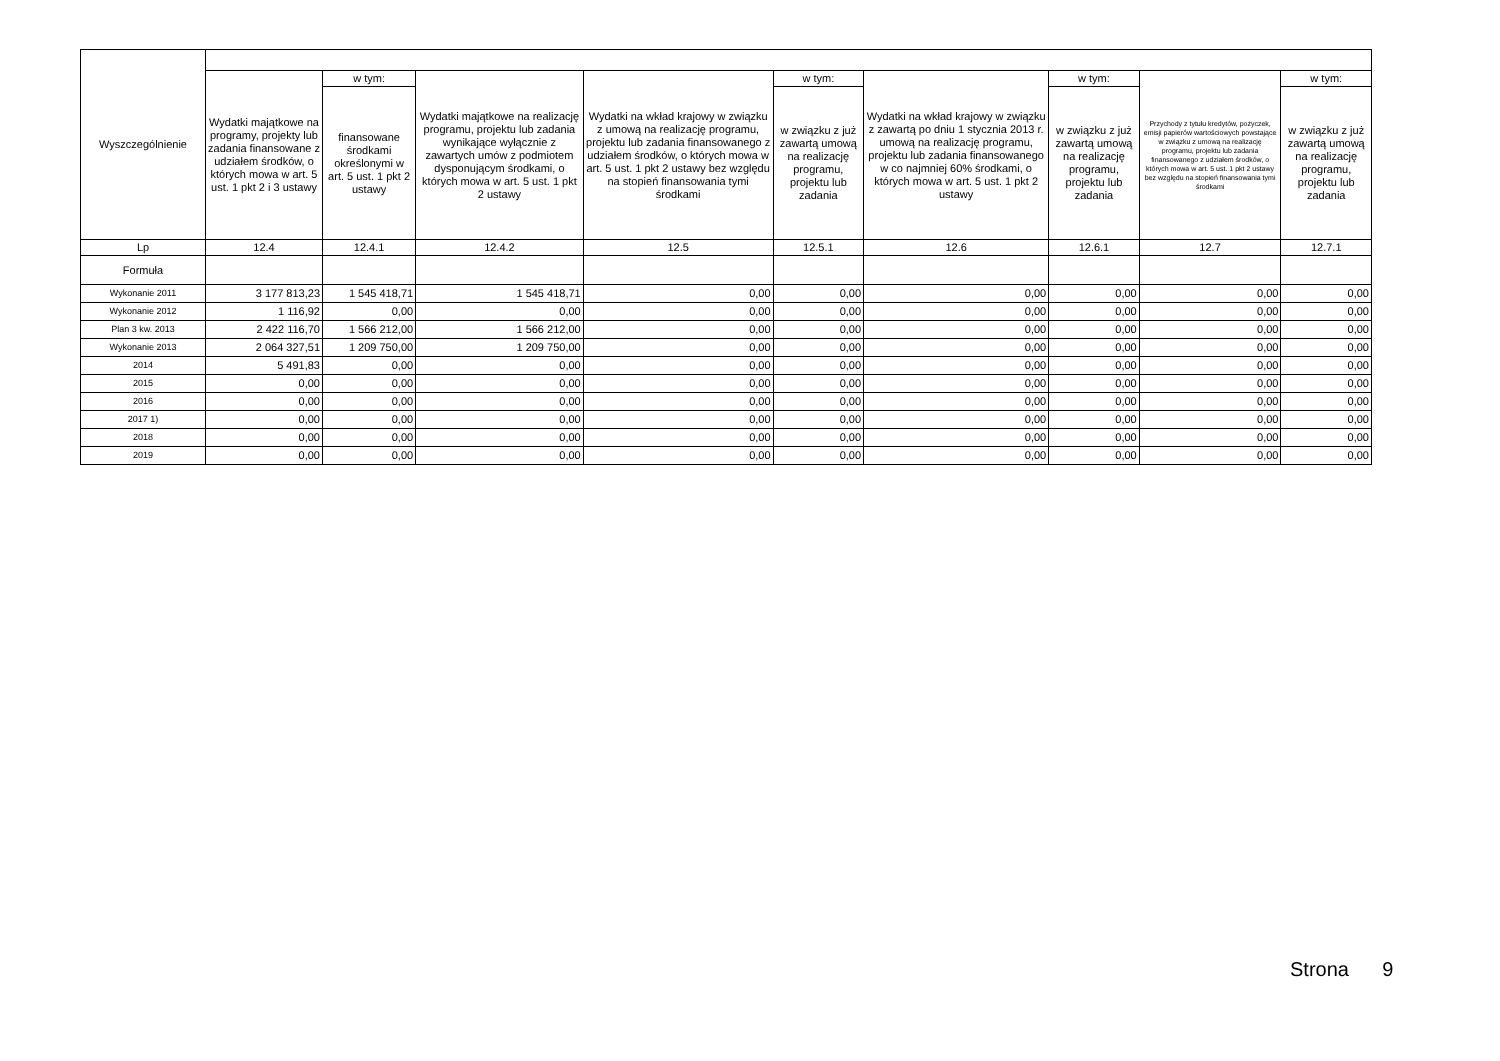| Wyszczególnienie | | | | | | | | | |
| --- | --- | --- | --- | --- | --- | --- | --- | --- | --- |
| | Wydatki majątkowe na programy, projekty lub zadania finansowane z udziałem środków, o których mowa w art. 5 ust. 1 pkt 2 i 3 ustawy | w tym: | Wydatki majątkowe na realizację programu, projektu lub zadania wynikające wyłącznie z zawartych umów z podmiotem dysponującym środkami, o których mowa w art. 5 ust. 1 pkt 2 ustawy | Wydatki na wkład krajowy w związku z umową na realizację programu, projektu lub zadania finansowanego z udziałem środków, o których mowa w art. 5 ust. 1 pkt 2 ustawy bez względu na stopień finansowania tymi środkami | w tym: | Wydatki na wkład krajowy w związku z zawartą po dniu 1 stycznia 2013 r. umową na realizację programu, projektu lub zadania finansowanego w co najmniej 60% środkami, o których mowa w art. 5 ust. 1 pkt 2 ustawy | w tym: | Przychody z tytułu kredytów, pożyczek, emisji papierów wartościowych powstające w związku z umową na realizację programu, projektu lub zadania finansowanego z udziałem środków, o których mowa w art. 5 ust. 1 pkt 2 ustawy bez względu na stopień finansowania tymi środkami | w tym: |
| | | finansowane środkami określonymi w art. 5 ust. 1 pkt 2 ustawy | | | w związku z już zawartą umową na realizację programu, projektu lub zadania | | w związku z już zawartą umową na realizację programu, projektu lub zadania | | w związku z już zawartą umową na realizację programu, projektu lub zadania |
| Lp | 12.4 | 12.4.1 | 12.4.2 | 12.5 | 12.5.1 | 12.6 | 12.6.1 | 12.7 | 12.7.1 |
| Formuła | | | | | | | | | |
| Wykonanie 2011 | 3 177 813,23 | 1 545 418,71 | 1 545 418,71 | 0,00 | 0,00 | 0,00 | 0,00 | 0,00 | 0,00 |
| Wykonanie 2012 | 1 116,92 | 0,00 | 0,00 | 0,00 | 0,00 | 0,00 | 0,00 | 0,00 | 0,00 |
| Plan 3 kw. 2013 | 2 422 116,70 | 1 566 212,00 | 1 566 212,00 | 0,00 | 0,00 | 0,00 | 0,00 | 0,00 | 0,00 |
| Wykonanie 2013 | 2 064 327,51 | 1 209 750,00 | 1 209 750,00 | 0,00 | 0,00 | 0,00 | 0,00 | 0,00 | 0,00 |
| 2014 | 5 491,83 | 0,00 | 0,00 | 0,00 | 0,00 | 0,00 | 0,00 | 0,00 | 0,00 |
| 2015 | 0,00 | 0,00 | 0,00 | 0,00 | 0,00 | 0,00 | 0,00 | 0,00 | 0,00 |
| 2016 | 0,00 | 0,00 | 0,00 | 0,00 | 0,00 | 0,00 | 0,00 | 0,00 | 0,00 |
| 2017 1) | 0,00 | 0,00 | 0,00 | 0,00 | 0,00 | 0,00 | 0,00 | 0,00 | 0,00 |
| 2018 | 0,00 | 0,00 | 0,00 | 0,00 | 0,00 | 0,00 | 0,00 | 0,00 | 0,00 |
| 2019 | 0,00 | 0,00 | 0,00 | 0,00 | 0,00 | 0,00 | 0,00 | 0,00 | 0,00 |
Strona 9